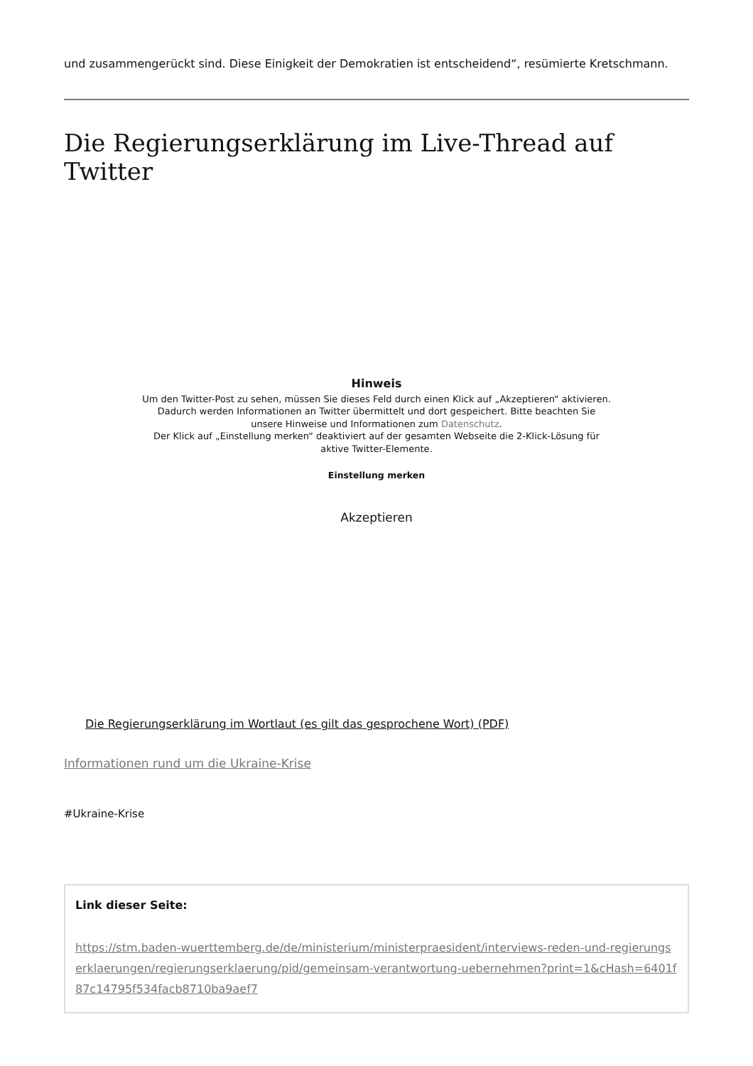und zusammengerückt sind. Diese Einigkeit der Demokratien ist entscheidend“, resümierte Kretschmann.
Die Regierungserklärung im Live-Thread auf Twitter
Hinweis
Um den Twitter-Post zu sehen, müssen Sie dieses Feld durch einen Klick auf „Akzeptieren“ aktivieren. Dadurch werden Informationen an Twitter übermittelt und dort gespeichert. Bitte beachten Sie unsere Hinweise und Informationen zum Datenschutz.
Der Klick auf „Einstellung merken“ deaktiviert auf der gesamten Webseite die 2-Klick-Lösung für aktive Twitter-Elemente.
Einstellung merken
Akzeptieren
Die Regierungserklärung im Wortlaut (es gilt das gesprochene Wort) (PDF)
Informationen rund um die Ukraine-Krise
#Ukraine-Krise
Link dieser Seite:
https://stm.baden-wuerttemberg.de/de/ministerium/ministerpraesident/interviews-reden-und-regierungserklaerungen/regierungserklaerung/pid/gemeinsam-verantwortung-uebernehmen?print=1&cHash=6401f87c14795f534facb8710ba9aef7